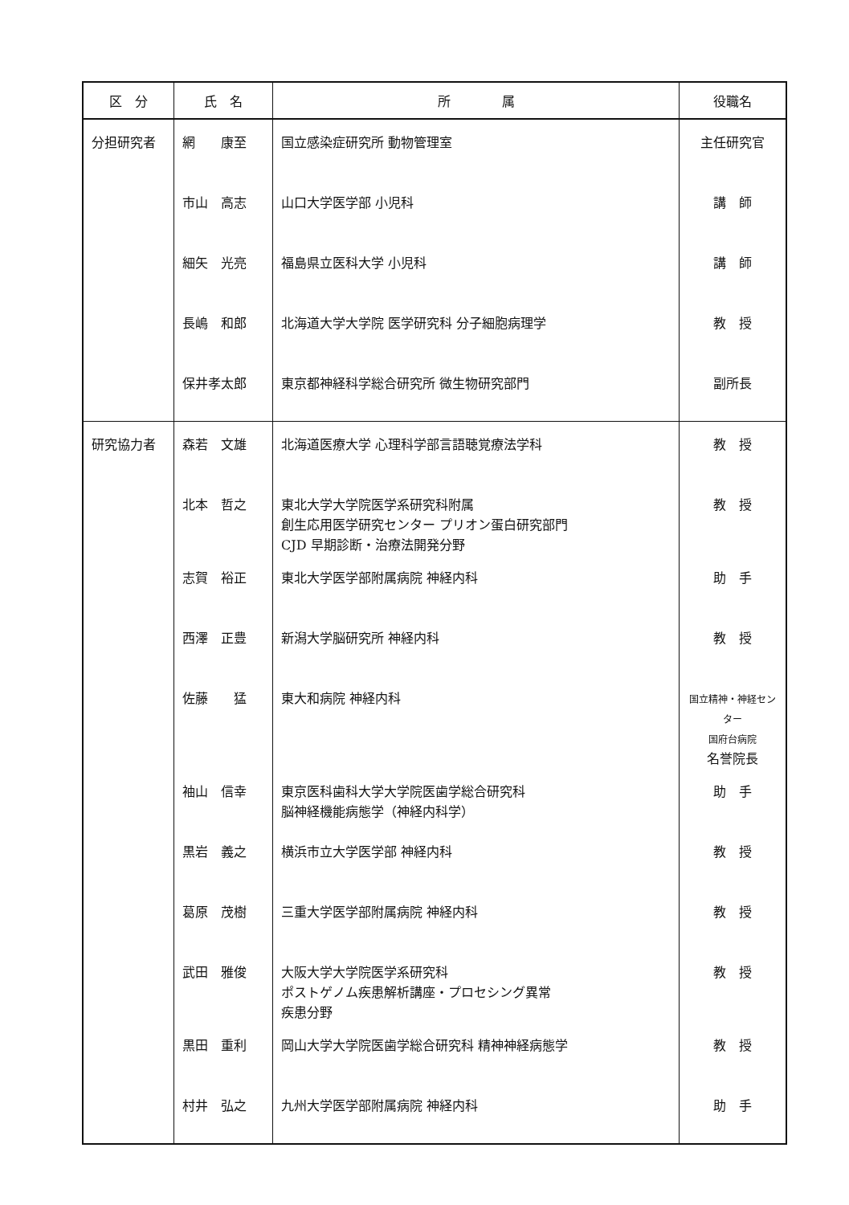| 区 分 | 氏 名 | 所 属 | 役職名 |
| --- | --- | --- | --- |
| 分担研究者 | 網 康至 | 国立感染症研究所 動物管理室 | 主任研究官 |
| | 市山 高志 | 山口大学医学部 小児科 | 講 師 |
| | 細矢 光亮 | 福島県立医科大学 小児科 | 講 師 |
| | 長嶋 和郎 | 北海道大学大学院 医学研究科 分子細胞病理学 | 教 授 |
| | 保井孝太郎 | 東京都神経科学総合研究所 微生物研究部門 | 副所長 |
| 研究協力者 | 森若 文雄 | 北海道医療大学 心理科学部言語聴覚療法学科 | 教 授 |
| | 北本 哲之 | 東北大学大学院医学系研究科附属 創生応用医学研究センター プリオン蛋白研究部門 CJD 早期診断・治療法開発分野 | 教 授 |
| | 志賀 裕正 | 東北大学医学部附属病院 神経内科 | 助 手 |
| | 西澤 正豊 | 新潟大学脳研究所 神経内科 | 教 授 |
| | 佐藤 猛 | 東大和病院 神経内科 | 国立精神・神経センター 国府台病院 名誉院長 |
| | 袖山 信幸 | 東京医科歯科大学大学院医歯学総合研究科 脳神経機能病態学（神経内科学） | 助 手 |
| | 黒岩 義之 | 横浜市立大学医学部 神経内科 | 教 授 |
| | 葛原 茂樹 | 三重大学医学部附属病院 神経内科 | 教 授 |
| | 武田 雅俊 | 大阪大学大学院医学系研究科 ポストゲノム疾患解析講座・プロセシング異常 疾患分野 | 教 授 |
| | 黒田 重利 | 岡山大学大学院医歯学総合研究科 精神神経病態学 | 教 授 |
| | 村井 弘之 | 九州大学医学部附属病院 神経内科 | 助 手 |